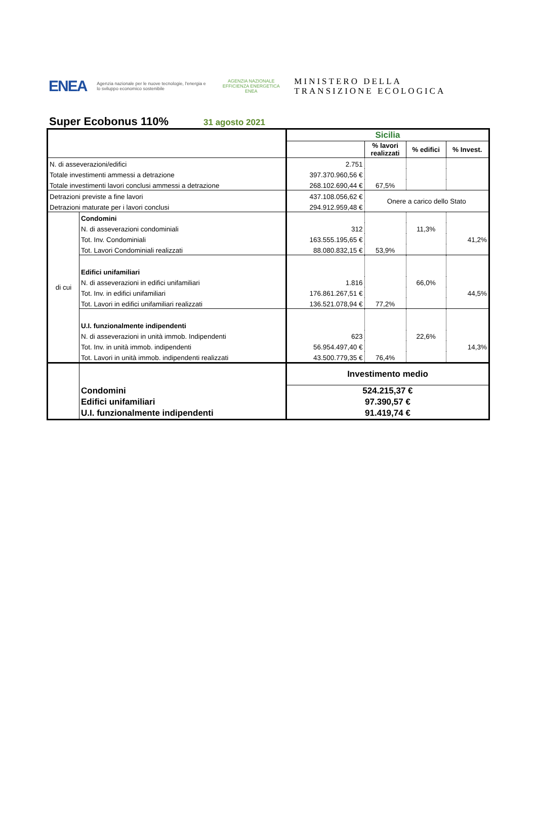ENEA
Agenzia nazionale per le nuove tecnologie, l'energia e lo sviluppo economico sostenibile
AGENZIA NAZIONALE EFFICIENZA ENERGETICA
ENEA
MINISTERO DELLA
TRANSIZIONE ECOLOGICA
Super Ecobonus 110% 31 agosto 2021
| | | Sicilia | | | |
| | | | % lavori realizzati | % edifici | % Invest. |
| N. di asseverazioni/edifici | | 2.751 | | | |
| Totale investimenti ammessi a detrazione | | 397.370.960,56 € | | | |
| Totale investimenti lavori conclusi ammessi a detrazione | | 268.102.690,44 € | 67,5% | | |
| Detrazioni previste a fine lavori | | 437.108.056,62 € | Onere a carico dello Stato | | |
| Detrazioni maturate per i lavori conclusi | | 294.912.959,48 € | | | |
| di cui | Condomini | | | | |
| | N. di asseverazioni condominiali | 312 | | 11,3% | |
| | Tot. Inv. Condominiali | 163.555.195,65 € | | | 41,2% |
| | Tot. Lavori Condominiali realizzati | 88.080.832,15 € | 53,9% | | |
| | Edifici unifamiliari | | | | |
| | N. di asseverazioni in edifici unifamiliari | 1.816 | | 66,0% | |
| | Tot. Inv. in edifici unifamiliari | 176.861.267,51 € | | | 44,5% |
| | Tot. Lavori in edifici unifamiliari realizzati | 136.521.078,94 € | 77,2% | | |
| | U.I. funzionalmente indipendenti | | | | |
| | N. di asseverazioni in unità immob. Indipendenti | 623 | | 22,6% | |
| | Tot. Inv. in unità immob. indipendenti | 56.954.497,40 € | | | 14,3% |
| | Tot. Lavori in unità immob. indipendenti realizzati | 43.500.779,35 € | 76,4% | | |
| | | Investimento medio | | | |
| | Condomini | 524.215,37 € | | | |
| | Edifici unifamiliari | 97.390,57 € | | | |
| | U.I. funzionalmente indipendenti | 91.419,74 € | | | |